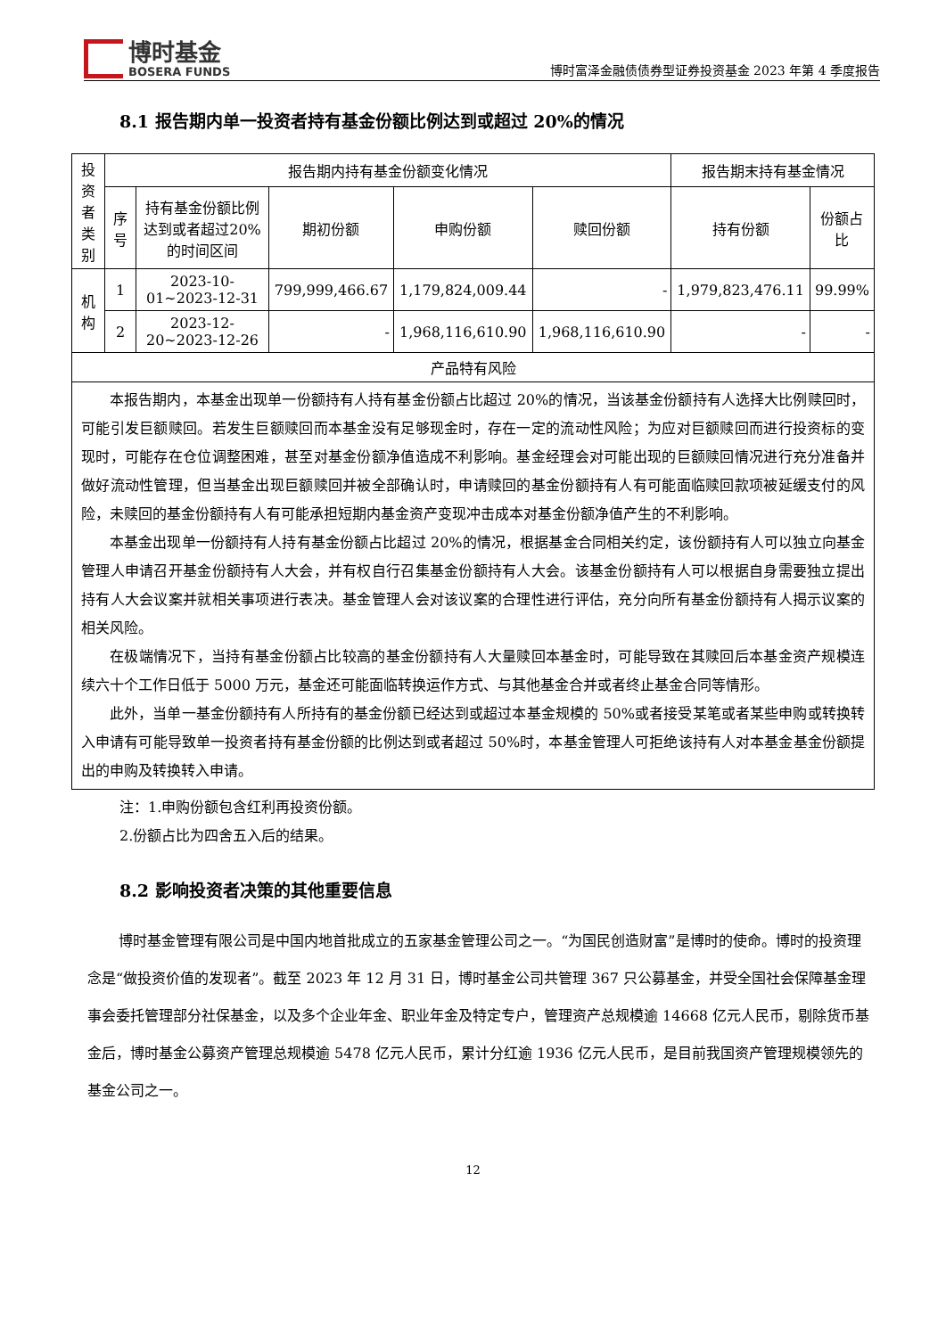博时基金
BOSERA FUNDS
博时富泽金融债债券型证券投资基金 2023 年第 4 季度报告
8.1 报告期内单一投资者持有基金份额比例达到或超过 20%的情况
| 投资者类别 | 报告期内持有基金份额变化情况 | | | | | 报告期末持有基金情况 | |
| | 序号 | 持有基金份额比例达到或者超过20%的时间区间 | 期初份额 | 申购份额 | 赎回份额 | 持有份额 | 份额占比 |
| 机构 | 1 | 2023-10-01~2023-12-31 | 799,999,466.67 | 1,179,824,009.44 | - | 1,979,823,476.11 | 99.99% |
| | 2 | 2023-12-20~2023-12-26 | - | 1,968,116,610.90 | 1,968,116,610.90 | - | - |
| 产品特有风险 | | | | | | | |
| 本报告期内，本基金出现单一份额持有人持有基金份额占比超过 20%的情况，当该基金份额持有人选择大比例赎回时，可能引发巨额赎回。若发生巨额赎回而本基金没有足够现金时，存在一定的流动性风险；为应对巨额赎回而进行投资标的变现时，可能存在仓位调整困难，甚至对基金份额净值造成不利影响。基金经理会对可能出现的巨额赎回情况进行充分准备并做好流动性管理，但当基金出现巨额赎回并被全部确认时，申请赎回的基金份额持有人有可能面临赎回款项被延缓支付的风险，未赎回的基金份额持有人有可能承担短期内基金资产变现冲击成本对基金份额净值产生的不利影响。 本基金出现单一份额持有人持有基金份额占比超过 20%的情况，根据基金合同相关约定，该份额持有人可以独立向基金管理人申请召开基金份额持有人大会，并有权自行召集基金份额持有人大会。该基金份额持有人可以根据自身需要独立提出持有人大会议案并就相关事项进行表决。基金管理人会对该议案的合理性进行评估，充分向所有基金份额持有人揭示议案的相关风险。 在极端情况下，当持有基金份额占比较高的基金份额持有人大量赎回本基金时，可能导致在其赎回后本基金资产规模连续六十个工作日低于 5000 万元，基金还可能面临转换运作方式、与其他基金合并或者终止基金合同等情形。 此外，当单一基金份额持有人所持有的基金份额已经达到或超过本基金规模的 50%或者接受某笔或者某些申购或转换转入申请有可能导致单一投资者持有基金份额的比例达到或者超过 50%时，本基金管理人可拒绝该持有人对本基金基金份额提出的申购及转换转入申请。 | | | | | | | |
注：1.申购份额包含红利再投资份额。
2.份额占比为四舍五入后的结果。
8.2 影响投资者决策的其他重要信息
博时基金管理有限公司是中国内地首批成立的五家基金管理公司之一。“为国民创造财富”是博时的使命。博时的投资理念是“做投资价值的发现者”。截至 2023 年 12 月 31 日，博时基金公司共管理 367 只公募基金，并受全国社会保障基金理事会委托管理部分社保基金，以及多个企业年金、职业年金及特定专户，管理资产总规模逾 14668 亿元人民币，剔除货币基金后，博时基金公募资产管理总规模逾 5478 亿元人民币，累计分红逾 1936 亿元人民币，是目前我国资产管理规模领先的基金公司之一。
12